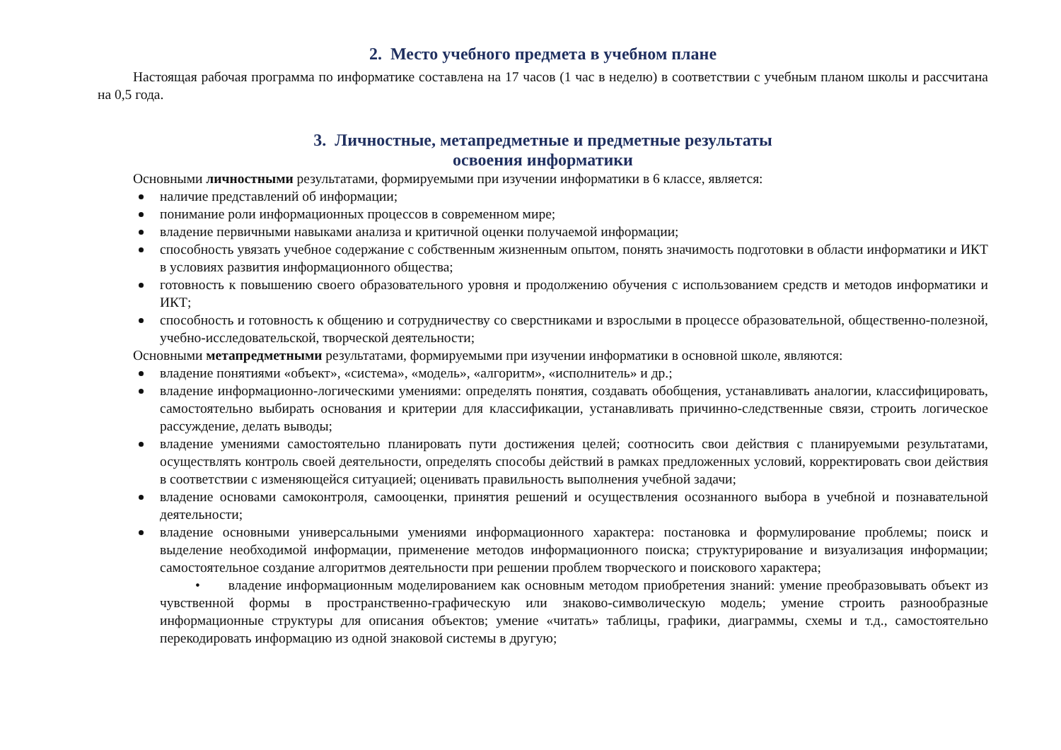2. Место учебного предмета в учебном плане
Настоящая рабочая программа по информатике составлена на 17 часов (1 час в неделю) в соответствии с учебным планом школы и рассчитана на 0,5 года.
3. Личностные, метапредметные и предметные результаты
освоения информатики
Основными личностными результатами, формируемыми при изучении информатики в 6 классе, является:
наличие представлений об информации;
понимание роли информационных процессов в современном мире;
владение первичными навыками анализа и критичной оценки получаемой информации;
способность увязать учебное содержание с собственным жизненным опытом, понять значимость подготовки в области информатики и ИКТ в условиях развития информационного общества;
готовность к повышению своего образовательного уровня и продолжению обучения с использованием средств и методов информатики и ИКТ;
способность и готовность к общению и сотрудничеству со сверстниками и взрослыми в процессе образовательной, общественно-полезной, учебно-исследовательской, творческой деятельности;
Основными метапредметными результатами, формируемыми при изучении информатики в основной школе, являются:
владение понятиями «объект», «система», «модель», «алгоритм», «исполнитель» и др.;
владение информационно-логическими умениями: определять понятия, создавать обобщения, устанавливать аналогии, классифицировать, самостоятельно выбирать основания и критерии для классификации, устанавливать причинно-следственные связи, строить логическое рассуждение, делать выводы;
владение умениями самостоятельно планировать пути достижения целей; соотносить свои действия с планируемыми результатами, осуществлять контроль своей деятельности, определять способы действий в рамках предложенных условий, корректировать свои действия в соответствии с изменяющейся ситуацией; оценивать правильность выполнения учебной задачи;
владение основами самоконтроля, самооценки, принятия решений и осуществления осознанного выбора в учебной и познавательной деятельности;
владение основными универсальными умениями информационного характера: постановка и формулирование проблемы; поиск и выделение необходимой информации, применение методов информационного поиска; структурирование и визуализация информации; самостоятельное создание алгоритмов деятельности при решении проблем творческого и поискового характера;
• владение информационным моделированием как основным методом приобретения знаний: умение преобразовывать объект из чувственной формы в пространственно-графическую или знаково-символическую модель; умение строить разнообразные информационные структуры для описания объектов; умение «читать» таблицы, графики, диаграммы, схемы и т.д., самостоятельно перекодировать информацию из одной знаковой системы в другую;